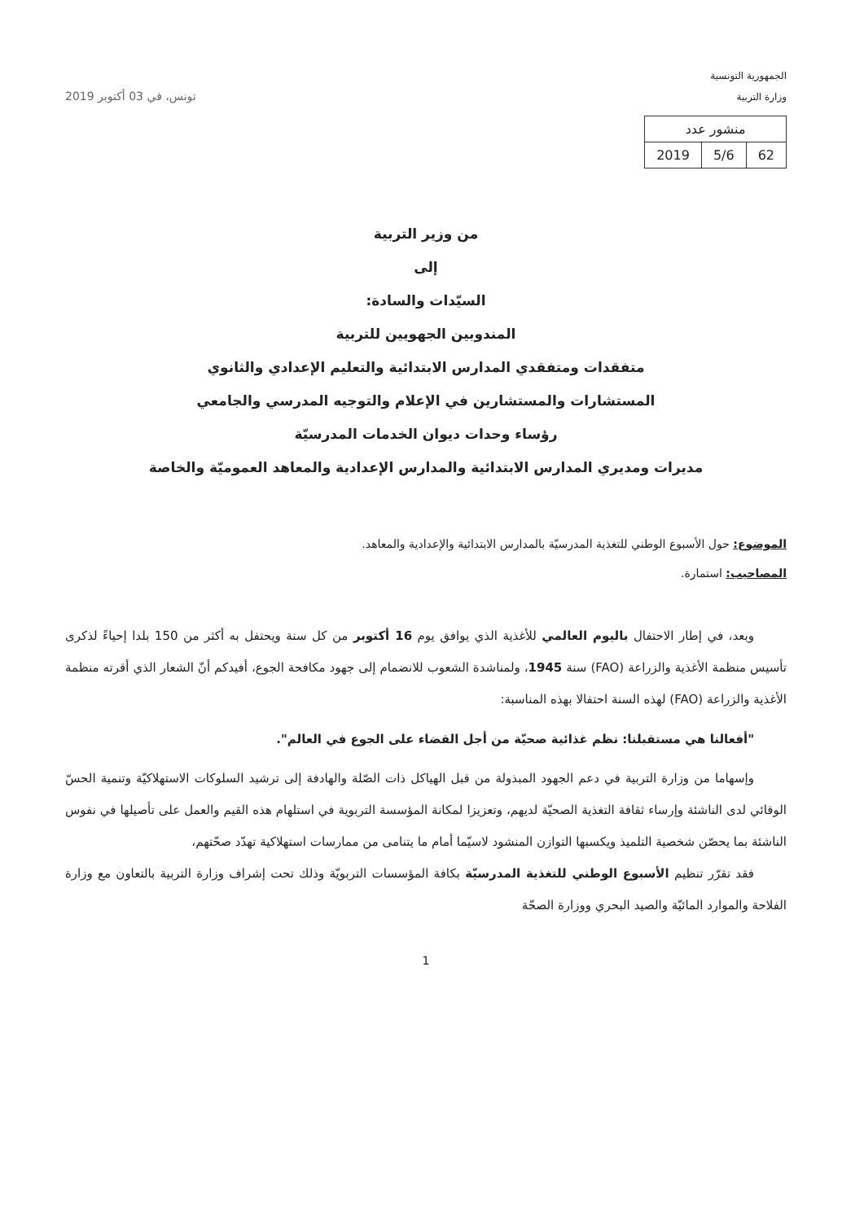الجمهورية التونسية
وزارة التربية
| منشور عدد | | |
| 62 | 5/6 | 2019 |
تونس، في 03 أكتوبر 2019
من وزير التربية
إلى
السيّدات والسادة:
المندوبين الجهويين للتربية
متفقدات ومتفقدي المدارس الابتدائية والتعليم الإعدادي والثانوي
المستشارات والمستشارين في الإعلام والتوجيه المدرسي والجامعي
رؤساء وحدات ديوان الخدمات المدرسيّة
مديرات ومديري المدارس الابتدائية والمدارس الإعدادية والمعاهد العموميّة والخاصة
الموضوع: حول الأسبوع الوطني للتغذية المدرسيّة بالمدارس الابتدائية والإعدادية والمعاهد.
المصاحيب: استمارة.
وبعد، في إطار الاحتفال باليوم العالمي للأغذية الذي يوافق يوم 16 أكتوبر من كل سنة ويحتفل به أكثر من 150 بلدا إحياءً لذكرى تأسيس منظمة الأغذية والزراعة (FAO) سنة 1945، ولمناشدة الشعوب للانضمام إلى جهود مكافحة الجوع، أفيدكم أنّ الشعار الذي أقرته منظمة الأغذية والزراعة (FAO) لهذه السنة احتفالا بهذه المناسبة:
"أفعالنا هي مستقبلنا: نظم غذائية صحيّة من أجل القضاء على الجوع في العالم".
وإسهاما من وزارة التربية في دعم الجهود المبذولة من قبل الهياكل ذات الصّلة والهادفة إلى ترشيد السلوكات الاستهلاكيّة وتنمية الحسّ الوقائي لدى الناشئة وإرساء ثقافة التغذية الصحيّة لديهم، وتعزيزا لمكانة المؤسسة التربوية في استلهام هذه القيم والعمل على تأصيلها في نفوس الناشئة بما يحصّن شخصية التلميذ ويكسبها التوازن المنشود لاسيّما أمام ما يتنامى من ممارسات استهلاكية تهدّد صحّتهم،
فقد تقرّر تنظيم الأسبوع الوطني للتغذية المدرسيّة بكافة المؤسسات التربويّة وذلك تحت إشراف وزارة التربية بالتعاون مع وزارة الفلاحة والموارد المائيّة والصيد البحري ووزارة الصحّة
1